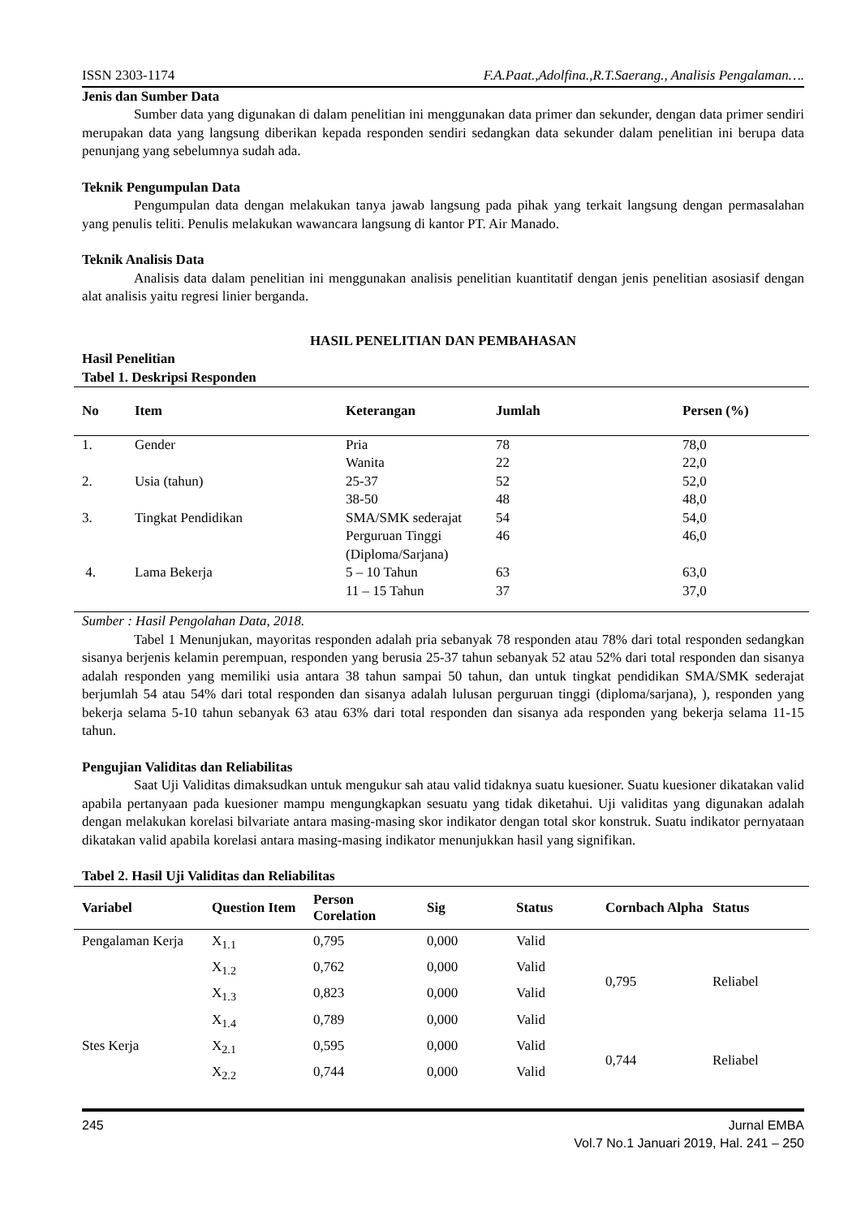ISSN 2303-1174 F.A.Paat.,Adolfina.,R.T.Saerang., Analisis Pengalaman….
Jenis dan Sumber Data
Sumber data yang digunakan di dalam penelitian ini menggunakan data primer dan sekunder, dengan data primer sendiri merupakan data yang langsung diberikan kepada responden sendiri sedangkan data sekunder dalam penelitian ini berupa data penunjang yang sebelumnya sudah ada.
Teknik Pengumpulan Data
Pengumpulan data dengan melakukan tanya jawab langsung pada pihak yang terkait langsung dengan permasalahan yang penulis teliti. Penulis melakukan wawancara langsung di kantor PT. Air Manado.
Teknik Analisis Data
Analisis data dalam penelitian ini menggunakan analisis penelitian kuantitatif dengan jenis penelitian asosiasif dengan alat analisis yaitu regresi linier berganda.
HASIL PENELITIAN DAN PEMBAHASAN
Hasil Penelitian
Tabel 1. Deskripsi Responden
| No | Item | Keterangan | Jumlah | Persen (%) |
| --- | --- | --- | --- | --- |
| 1. | Gender | Pria | 78 | 78,0 |
| | | Wanita | 22 | 22,0 |
| 2. | Usia (tahun) | 25-37 | 52 | 52,0 |
| | | 38-50 | 48 | 48,0 |
| 3. | Tingkat Pendidikan | SMA/SMK sederajat | 54 | 54,0 |
| | | Perguruan Tinggi (Diploma/Sarjana) | 46 | 46,0 |
| 4. | Lama Bekerja | 5 – 10 Tahun | 63 | 63,0 |
| | | 11 – 15 Tahun | 37 | 37,0 |
Sumber : Hasil Pengolahan Data, 2018.
Tabel 1 Menunjukan, mayoritas responden adalah pria sebanyak 78 responden atau 78% dari total responden sedangkan sisanya berjenis kelamin perempuan, responden yang berusia 25-37 tahun sebanyak 52 atau 52% dari total responden dan sisanya adalah responden yang memiliki usia antara 38 tahun sampai 50 tahun, dan untuk tingkat pendidikan SMA/SMK sederajat berjumlah 54 atau 54% dari total responden dan sisanya adalah lulusan perguruan tinggi (diploma/sarjana), ), responden yang bekerja selama 5-10 tahun sebanyak 63 atau 63% dari total responden dan sisanya ada responden yang bekerja selama 11-15 tahun.
Pengujian Validitas dan Reliabilitas
Saat Uji Validitas dimaksudkan untuk mengukur sah atau valid tidaknya suatu kuesioner. Suatu kuesioner dikatakan valid apabila pertanyaan pada kuesioner mampu mengungkapkan sesuatu yang tidak diketahui. Uji validitas yang digunakan adalah dengan melakukan korelasi bilvariate antara masing-masing skor indikator dengan total skor konstruk. Suatu indikator pernyataan dikatakan valid apabila korelasi antara masing-masing indikator menunjukkan hasil yang signifikan.
Tabel 2. Hasil Uji Validitas dan Reliabilitas
| Variabel | Question Item | Person Corelation | Sig | Status | Cornbach Alpha | Status |
| --- | --- | --- | --- | --- | --- | --- |
| Pengalaman Kerja | X<sub>1.1</sub> | 0,795 | 0,000 | Valid | 0,795 | Reliabel |
| | X<sub>1.2</sub> | 0,762 | 0,000 | Valid | | |
| | X<sub>1.3</sub> | 0,823 | 0,000 | Valid | | |
| | X<sub>1.4</sub> | 0,789 | 0,000 | Valid | | |
| Stes Kerja | X<sub>2.1</sub> | 0,595 | 0,000 | Valid | 0,744 | Reliabel |
| | X<sub>2.2</sub> | 0,744 | 0,000 | Valid | | |
245 Jurnal EMBA
Vol.7 No.1 Januari 2019, Hal. 241 – 250